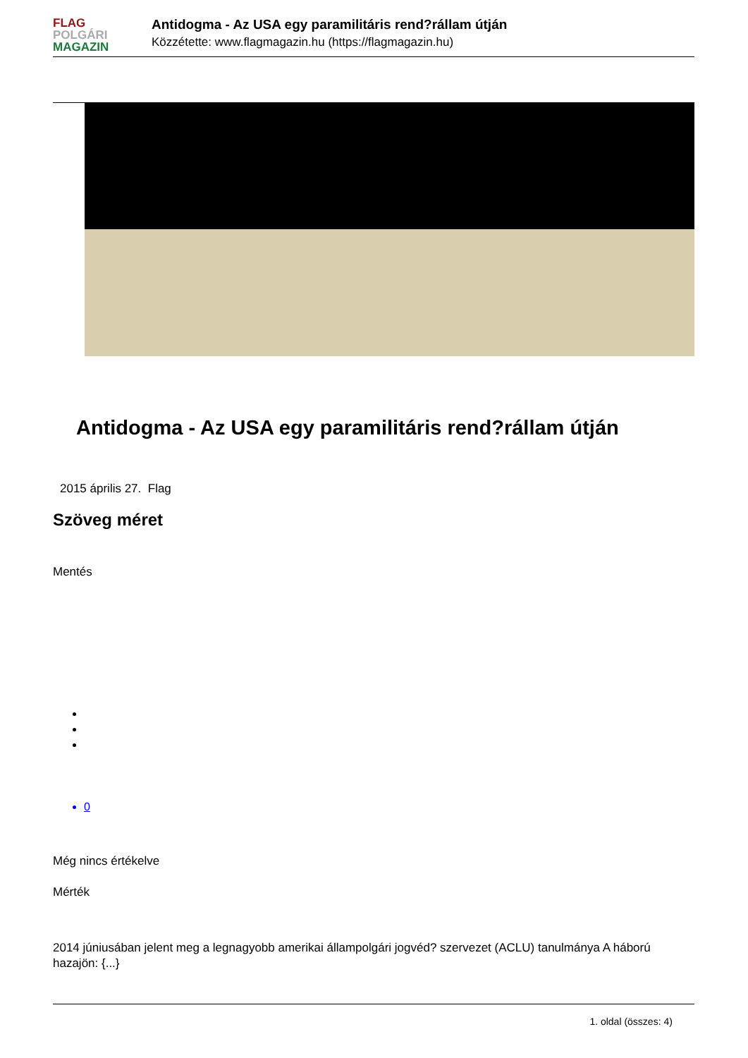FLAG
POLGÁRI
MAGAZIN
Antidogma - Az USA egy paramilitáris rend?rállam útján
Közzétette: www.flagmagazin.hu (https://flagmagazin.hu)
Antidogma - Az USA egy paramilitáris rend?rállam útján
2015 április 27. Flag
Szöveg méret
Mentés
0
Még nincs értékelve
Mérték
2014 júniusában jelent meg a legnagyobb amerikai állampolgári jogvéd? szervezet (ACLU) tanulmánya A háború hazajön: {...}
1. oldal (összes: 4)